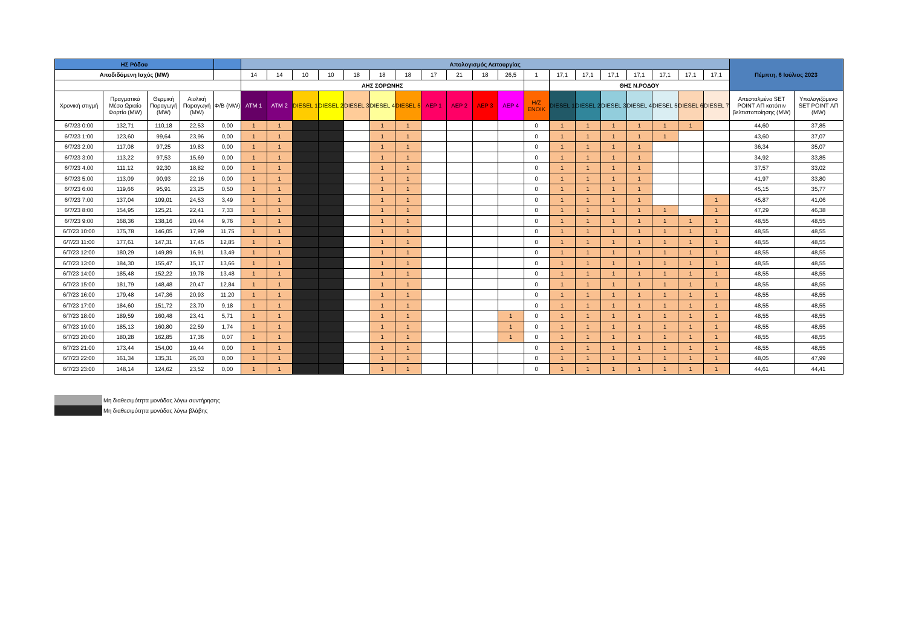| ΗΣ Ρόδου | | | | | Απολογισμός Λειτουργίας | | | | | | | | | | | | | | | | | | | Πέμπτη, 6 Ιούλιος 2023 | |
| Αποδιδόμενη Ισχύς (MW) | | | | | 14 | 14 | 10 | 10 | 18 | 18 | 18 | 17 | 21 | 18 | 26,5 | 1 | 17,1 | 17,1 | 17,1 | 17,1 | 17,1 | 17,1 | 17,1 | | |
| | | | | | ΑΗΣ ΣΟΡΩΝΗΣ | | | | | | | | | | | | ΘΗΣ Ν.ΡΟΔΟΥ | | | | | | | | |
| Χρονική στιγμή | Πραγματικό Μέσο Ωριαίο Φορτίο (MW) | Θερμική Παραγωγή (MW) | Αιολική Παραγωγή (MW) | Φ/Β (MW) | ATM 1 | ATM 2 | DIESEL 1 | DIESEL 2 | DIESEL 3 | DIESEL 4 | DIESEL 5 | ΑΕΡ 1 | ΑΕΡ 2 | ΑΕΡ 3 | ΑΕΡ 4 | H/Z ΕΝΟΙΚ | DIESEL 1 | DIESEL 2 | DIESEL 3 | DIESEL 4 | DIESEL 5 | DIESEL 6 | DIESEL 7 | Απεσταλμένο SET POINT ΑΠ κατόπιν βελτιστοποίησης (MW) | Υπολογιζόμενο SET POINT ΑΠ (MW) |
| 6/7/23 0:00 | 132,71 | 110,18 | 22,53 | 0,00 | 1 | 1 | | | | 1 | 1 | | | | | 0 | 1 | 1 | 1 | 1 | 1 | 1 | | 44,60 | 37,85 |
| 6/7/23 1:00 | 123,60 | 99,64 | 23,96 | 0,00 | 1 | 1 | | | | 1 | 1 | | | | | 0 | 1 | 1 | 1 | 1 | 1 | | | 43,60 | 37,07 |
| 6/7/23 2:00 | 117,08 | 97,25 | 19,83 | 0,00 | 1 | 1 | | | | 1 | 1 | | | | | 0 | 1 | 1 | 1 | 1 | | | | 36,34 | 35,07 |
| 6/7/23 3:00 | 113,22 | 97,53 | 15,69 | 0,00 | 1 | 1 | | | | 1 | 1 | | | | | 0 | 1 | 1 | 1 | 1 | | | | 34,92 | 33,85 |
| 6/7/23 4:00 | 111,12 | 92,30 | 18,82 | 0,00 | 1 | 1 | | | | 1 | 1 | | | | | 0 | 1 | 1 | 1 | 1 | | | | 37,57 | 33,02 |
| 6/7/23 5:00 | 113,09 | 90,93 | 22,16 | 0,00 | 1 | 1 | | | | 1 | 1 | | | | | 0 | 1 | 1 | 1 | 1 | | | | 41,97 | 33,80 |
| 6/7/23 6:00 | 119,66 | 95,91 | 23,25 | 0,50 | 1 | 1 | | | | 1 | 1 | | | | | 0 | 1 | 1 | 1 | 1 | | | | 45,15 | 35,77 |
| 6/7/23 7:00 | 137,04 | 109,01 | 24,53 | 3,49 | 1 | 1 | | | | 1 | 1 | | | | | 0 | 1 | 1 | 1 | 1 | | | 1 | 45,87 | 41,06 |
| 6/7/23 8:00 | 154,95 | 125,21 | 22,41 | 7,33 | 1 | 1 | | | | 1 | 1 | | | | | 0 | 1 | 1 | 1 | 1 | 1 | | 1 | 47,29 | 46,38 |
| 6/7/23 9:00 | 168,36 | 138,16 | 20,44 | 9,76 | 1 | 1 | | | | 1 | 1 | | | | | 0 | 1 | 1 | 1 | 1 | 1 | 1 | 1 | 48,55 | 48,55 |
| 6/7/23 10:00 | 175,78 | 146,05 | 17,99 | 11,75 | 1 | 1 | | | | 1 | 1 | | | | | 0 | 1 | 1 | 1 | 1 | 1 | 1 | 1 | 48,55 | 48,55 |
| 6/7/23 11:00 | 177,61 | 147,31 | 17,45 | 12,85 | 1 | 1 | | | | 1 | 1 | | | | | 0 | 1 | 1 | 1 | 1 | 1 | 1 | 1 | 48,55 | 48,55 |
| 6/7/23 12:00 | 180,29 | 149,89 | 16,91 | 13,49 | 1 | 1 | | | | 1 | 1 | | | | | 0 | 1 | 1 | 1 | 1 | 1 | 1 | 1 | 48,55 | 48,55 |
| 6/7/23 13:00 | 184,30 | 155,47 | 15,17 | 13,66 | 1 | 1 | | | | 1 | 1 | | | | | 0 | 1 | 1 | 1 | 1 | 1 | 1 | 1 | 48,55 | 48,55 |
| 6/7/23 14:00 | 185,48 | 152,22 | 19,78 | 13,48 | 1 | 1 | | | | 1 | 1 | | | | | 0 | 1 | 1 | 1 | 1 | 1 | 1 | 1 | 48,55 | 48,55 |
| 6/7/23 15:00 | 181,79 | 148,48 | 20,47 | 12,84 | 1 | 1 | | | | 1 | 1 | | | | | 0 | 1 | 1 | 1 | 1 | 1 | 1 | 1 | 48,55 | 48,55 |
| 6/7/23 16:00 | 179,48 | 147,36 | 20,93 | 11,20 | 1 | 1 | | | | 1 | 1 | | | | | 0 | 1 | 1 | 1 | 1 | 1 | 1 | 1 | 48,55 | 48,55 |
| 6/7/23 17:00 | 184,60 | 151,72 | 23,70 | 9,18 | 1 | 1 | | | | 1 | 1 | | | | | 0 | 1 | 1 | 1 | 1 | 1 | 1 | 1 | 48,55 | 48,55 |
| 6/7/23 18:00 | 189,59 | 160,48 | 23,41 | 5,71 | 1 | 1 | | | | 1 | 1 | | | | 1 | 0 | 1 | 1 | 1 | 1 | 1 | 1 | 1 | 48,55 | 48,55 |
| 6/7/23 19:00 | 185,13 | 160,80 | 22,59 | 1,74 | 1 | 1 | | | | 1 | 1 | | | | 1 | 0 | 1 | 1 | 1 | 1 | 1 | 1 | 1 | 48,55 | 48,55 |
| 6/7/23 20:00 | 180,28 | 162,85 | 17,36 | 0,07 | 1 | 1 | | | | 1 | 1 | | | | 1 | 0 | 1 | 1 | 1 | 1 | 1 | 1 | 1 | 48,55 | 48,55 |
| 6/7/23 21:00 | 173,44 | 154,00 | 19,44 | 0,00 | 1 | 1 | | | | 1 | 1 | | | | | 0 | 1 | 1 | 1 | 1 | 1 | 1 | 1 | 48,55 | 48,55 |
| 6/7/23 22:00 | 161,34 | 135,31 | 26,03 | 0,00 | 1 | 1 | | | | 1 | 1 | | | | | 0 | 1 | 1 | 1 | 1 | 1 | 1 | 1 | 48,05 | 47,99 |
| 6/7/23 23:00 | 148,14 | 124,62 | 23,52 | 0,00 | 1 | 1 | | | | 1 | 1 | | | | | 0 | 1 | 1 | 1 | 1 | 1 | 1 | 1 | 44,61 | 44,41 |
Μη διαθεσιμότητα μονάδας λόγω συντήρησης
Μη διαθεσιμότητα μονάδας λόγω βλάβης